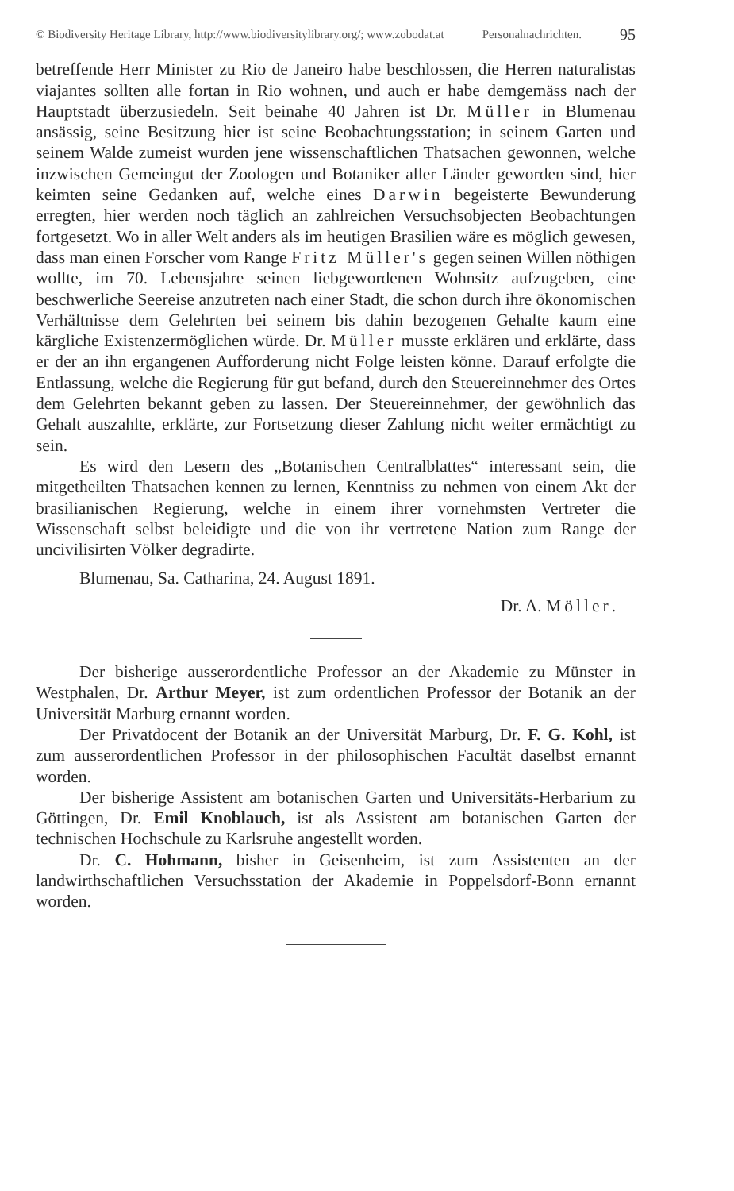© Biodiversity Heritage Library, http://www.biodiversitylibrary.org/; www.zobodat.at Personalnachrichten. 95
betreffende Herr Minister zu Rio de Janeiro habe beschlossen, die Herren naturalistas viajantes sollten alle fortan in Rio wohnen, und auch er habe demgemäss nach der Hauptstadt überzusiedeln. Seit beinahe 40 Jahren ist Dr. Müller in Blumenau ansässig, seine Besitzung hier ist seine Beobachtungsstation; in seinem Garten und seinem Walde zumeist wurden jene wissenschaftlichen Thatsachen gewonnen, welche inzwischen Gemeingut der Zoologen und Botaniker aller Länder geworden sind, hier keimten seine Gedanken auf, welche eines Darwin begeisterte Bewunderung erregten, hier werden noch täglich an zahlreichen Versuchsobjecten Beobachtungen fortgesetzt. Wo in aller Welt anders als im heutigen Brasilien wäre es möglich gewesen, dass man einen Forscher vom Range Fritz Müller's gegen seinen Willen nöthigen wollte, im 70. Lebensjahre seinen liebgewordenen Wohnsitz aufzugeben, eine beschwerliche Seereise anzutreten nach einer Stadt, die schon durch ihre ökonomischen Verhältnisse dem Gelehrten bei seinem bis dahin bezogenen Gehalte kaum eine kärgliche Existenzermöglichen würde. Dr. Müller musste erklären und erklärte, dass er der an ihn ergangenen Aufforderung nicht Folge leisten könne. Darauf erfolgte die Entlassung, welche die Regierung für gut befand, durch den Steuereinnehmer des Ortes dem Gelehrten bekannt geben zu lassen. Der Steuereinnehmer, der gewöhnlich das Gehalt auszahlte, erklärte, zur Fortsetzung dieser Zahlung nicht weiter ermächtigt zu sein.
Es wird den Lesern des „Botanischen Centralblattes“ interessant sein, die mitgetheilten Thatsachen kennen zu lernen, Kenntniss zu nehmen von einem Akt der brasilianischen Regierung, welche in einem ihrer vornehmsten Vertreter die Wissenschaft selbst beleidigte und die von ihr vertretene Nation zum Range der uncivilisirten Völker degradirte.
Blumenau, Sa. Catharina, 24. August 1891.
Dr. A. Möller.
Der bisherige ausserordentliche Professor an der Akademie zu Münster in Westphalen, Dr. Arthur Meyer, ist zum ordentlichen Professor der Botanik an der Universität Marburg ernannt worden.
Der Privatdocent der Botanik an der Universität Marburg, Dr. F. G. Kohl, ist zum ausserordentlichen Professor in der philosophischen Facultät daselbst ernannt worden.
Der bisherige Assistent am botanischen Garten und Universitäts-Herbarium zu Göttingen, Dr. Emil Knoblauch, ist als Assistent am botanischen Garten der technischen Hochschule zu Karlsruhe angestellt worden.
Dr. C. Hohmann, bisher in Geisenheim, ist zum Assistenten an der landwirthschaftlichen Versuchsstation der Akademie in Poppelsdorf-Bonn ernannt worden.